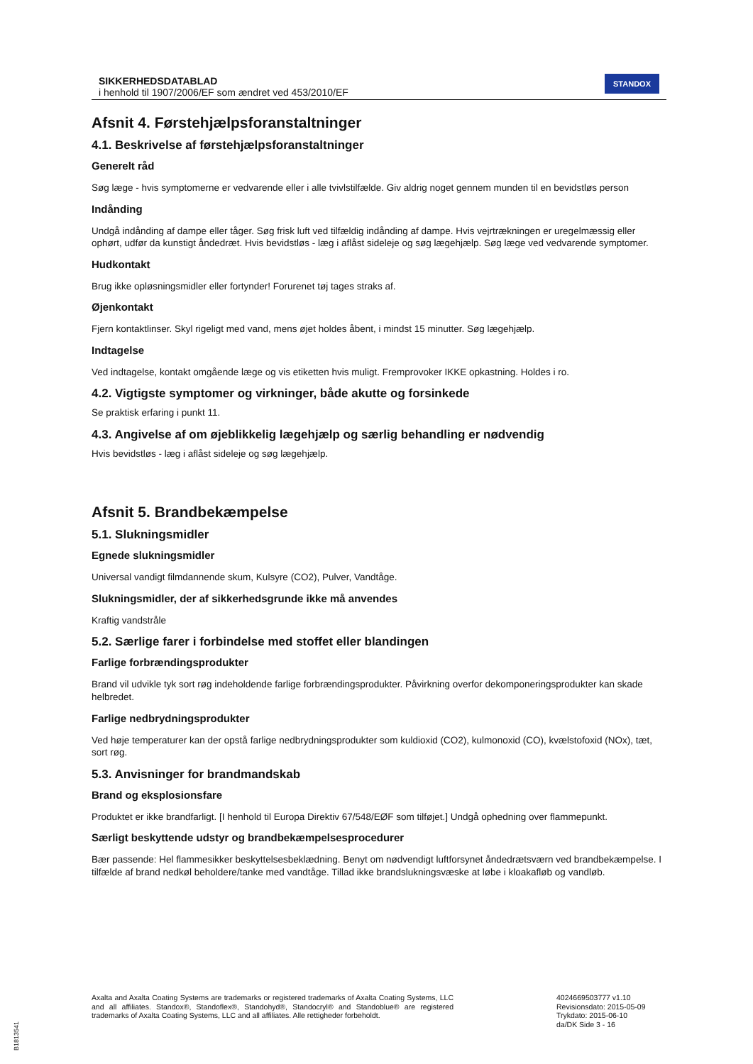SIKKERHEDSDATABLAD
i henhold til 1907/2006/EF som ændret ved 453/2010/EF
STANDOX
Afsnit 4. Førstehjælpsforanstaltninger
4.1. Beskrivelse af førstehjælpsforanstaltninger
Generelt råd
Søg læge - hvis symptomerne er vedvarende eller i alle tvivlstilfælde. Giv aldrig noget gennem munden til en bevidstløs person
Indånding
Undgå indånding af dampe eller tåger. Søg frisk luft ved tilfældig indånding af dampe. Hvis vejrtrækningen er uregelmæssig eller ophørt, udfør da kunstigt åndedræt. Hvis bevidstløs - læg i aflåst sideleje og søg lægehjælp. Søg læge ved vedvarende symptomer.
Hudkontakt
Brug ikke opløsningsmidler eller fortynder! Forurenet tøj tages straks af.
Øjenkontakt
Fjern kontaktlinser. Skyl rigeligt med vand, mens øjet holdes åbent, i mindst 15 minutter. Søg lægehjælp.
Indtagelse
Ved indtagelse, kontakt omgående læge og vis etiketten hvis muligt. Fremprovoker IKKE opkastning. Holdes i ro.
4.2. Vigtigste symptomer og virkninger, både akutte og forsinkede
Se praktisk erfaring i punkt 11.
4.3. Angivelse af om øjeblikkelig lægehjælp og særlig behandling er nødvendig
Hvis bevidstløs - læg i aflåst sideleje og søg lægehjælp.
Afsnit 5. Brandbekæmpelse
5.1. Slukningsmidler
Egnede slukningsmidler
Universal vandigt filmdannende skum, Kulsyre (CO2), Pulver, Vandtåge.
Slukningsmidler, der af sikkerhedsgrunde ikke må anvendes
Kraftig vandstråle
5.2. Særlige farer i forbindelse med stoffet eller blandingen
Farlige forbrændingsprodukter
Brand vil udvikle tyk sort røg indeholdende farlige forbrændingsprodukter. Påvirkning overfor dekomponeringsprodukter kan skade helbredet.
Farlige nedbrydningsprodukter
Ved høje temperaturer kan der opstå farlige nedbrydningsprodukter som kuldioxid (CO2), kulmonoxid (CO), kvælstofoxid (NOx), tæt, sort røg.
5.3. Anvisninger for brandmandskab
Brand og eksplosionsfare
Produktet er ikke brandfarligt. [I henhold til Europa Direktiv 67/548/EØF som tilføjet.] Undgå ophedning over flammepunkt.
Særligt beskyttende udstyr og brandbekæmpelsesprocedurer
Bær passende: Hel flammesikker beskyttelsesbeklædning. Benyt om nødvendigt luftforsynet åndedrætsværn ved brandbekæmpelse. I tilfælde af brand nedkøl beholdere/tanke med vandtåge. Tillad ikke brandslukningsvæske at løbe i kloakafløb og vandløb.
Axalta and Axalta Coating Systems are trademarks or registered trademarks of Axalta Coating Systems, LLC and all affiliates. Standox®, Standoflex®, Standohyd®, Standocryl® and Standoblue® are registered trademarks of Axalta Coating Systems, LLC and all affiliates. Alle rettigheder forbeholdt.
4024669503777 v1.10
Revisionsdato: 2015-05-09
Trykdato: 2015-06-10
da/DK Side 3 - 16
B1813541